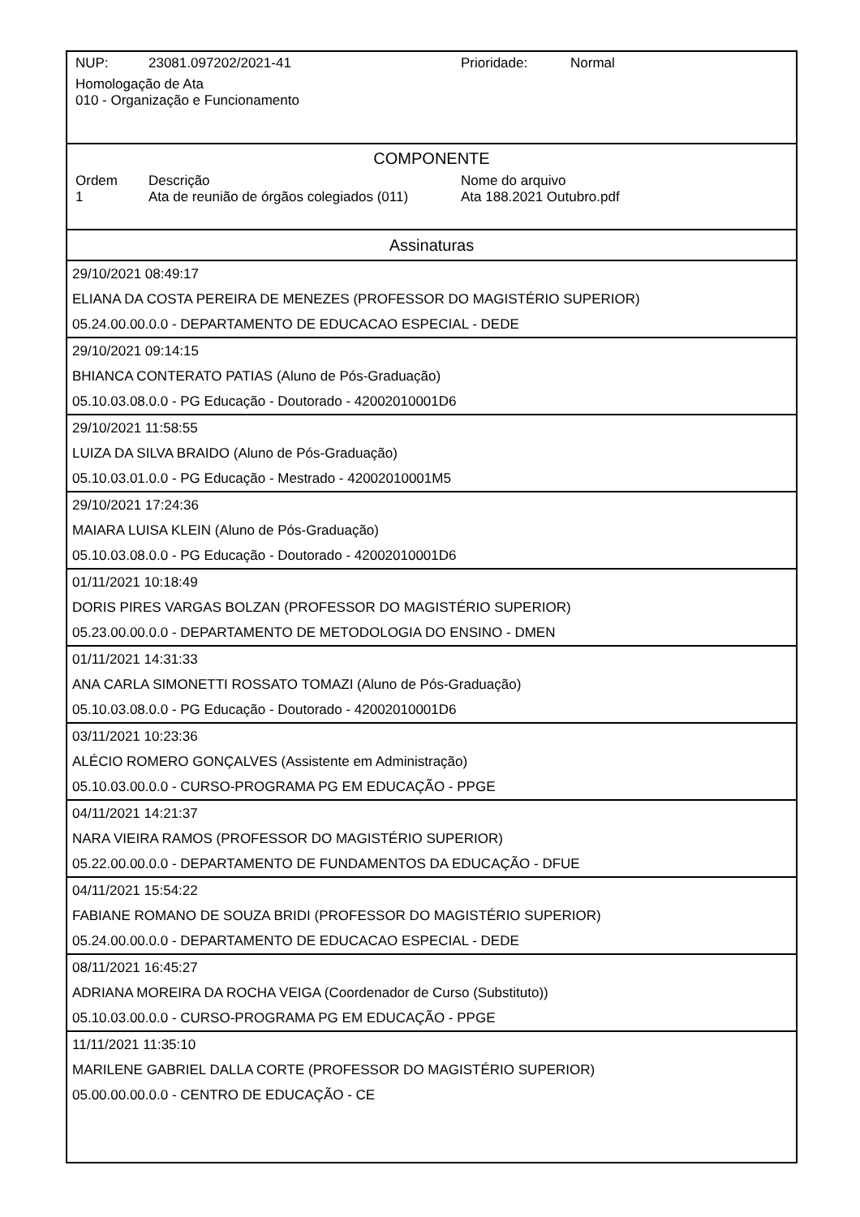NUP: 23081.097202/2021-41 Prioridade: Normal
Homologação de Ata
010 - Organização e Funcionamento
COMPONENTE
Ordem Descrição Nome do arquivo
1 Ata de reunião de órgãos colegiados (011) Ata 188.2021 Outubro.pdf
Assinaturas
29/10/2021 08:49:17
ELIANA DA COSTA PEREIRA DE MENEZES (PROFESSOR DO MAGISTÉRIO SUPERIOR)
05.24.00.00.0.0 - DEPARTAMENTO DE EDUCACAO ESPECIAL - DEDE
29/10/2021 09:14:15
BHIANCA CONTERATO PATIAS (Aluno de Pós-Graduação)
05.10.03.08.0.0 - PG Educação - Doutorado - 42002010001D6
29/10/2021 11:58:55
LUIZA DA SILVA BRAIDO (Aluno de Pós-Graduação)
05.10.03.01.0.0 - PG Educação - Mestrado - 42002010001M5
29/10/2021 17:24:36
MAIARA LUISA KLEIN (Aluno de Pós-Graduação)
05.10.03.08.0.0 - PG Educação - Doutorado - 42002010001D6
01/11/2021 10:18:49
DORIS PIRES VARGAS BOLZAN (PROFESSOR DO MAGISTÉRIO SUPERIOR)
05.23.00.00.0.0 - DEPARTAMENTO DE METODOLOGIA DO ENSINO - DMEN
01/11/2021 14:31:33
ANA CARLA SIMONETTI ROSSATO TOMAZI (Aluno de Pós-Graduação)
05.10.03.08.0.0 - PG Educação - Doutorado - 42002010001D6
03/11/2021 10:23:36
ALÉCIO ROMERO GONÇALVES (Assistente em Administração)
05.10.03.00.0.0 - CURSO-PROGRAMA PG EM EDUCAÇÃO - PPGE
04/11/2021 14:21:37
NARA VIEIRA RAMOS (PROFESSOR DO MAGISTÉRIO SUPERIOR)
05.22.00.00.0.0 - DEPARTAMENTO DE FUNDAMENTOS DA EDUCAÇÃO - DFUE
04/11/2021 15:54:22
FABIANE ROMANO DE SOUZA BRIDI (PROFESSOR DO MAGISTÉRIO SUPERIOR)
05.24.00.00.0.0 - DEPARTAMENTO DE EDUCACAO ESPECIAL - DEDE
08/11/2021 16:45:27
ADRIANA MOREIRA DA ROCHA VEIGA (Coordenador de Curso (Substituto))
05.10.03.00.0.0 - CURSO-PROGRAMA PG EM EDUCAÇÃO - PPGE
11/11/2021 11:35:10
MARILENE GABRIEL DALLA CORTE (PROFESSOR DO MAGISTÉRIO SUPERIOR)
05.00.00.00.0.0 - CENTRO DE EDUCAÇÃO - CE